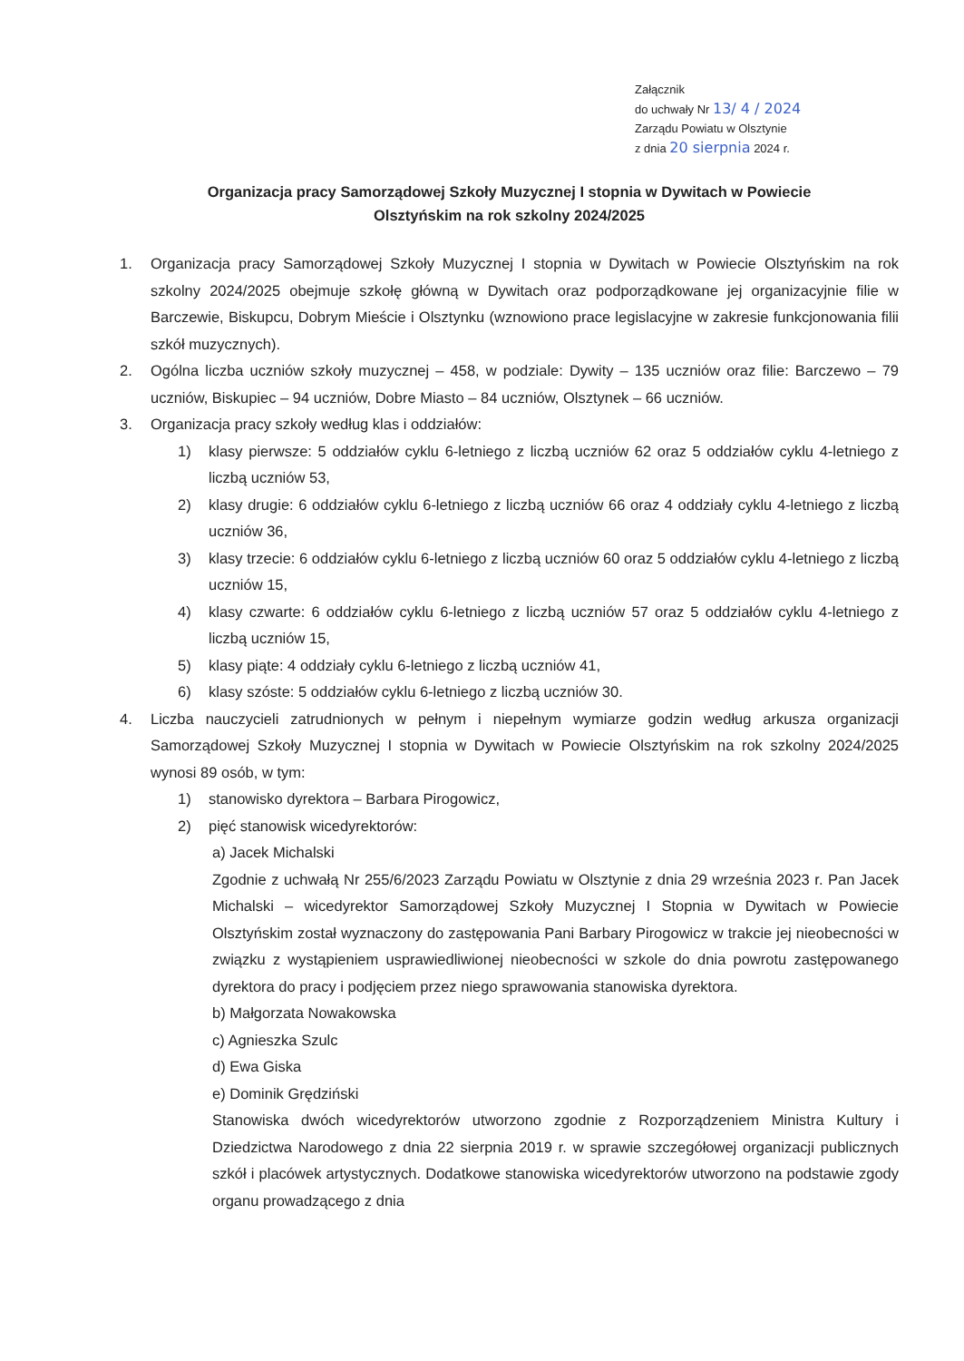Załącznik
do uchwały Nr 13/ 4 / 2024
Zarządu Powiatu w Olsztynie
z dnia 20 sierpnia 2024 r.
Organizacja pracy Samorządowej Szkoły Muzycznej I stopnia w Dywitach w Powiecie
Olsztyńskim na rok szkolny 2024/2025
1. Organizacja pracy Samorządowej Szkoły Muzycznej I stopnia w Dywitach w Powiecie Olsztyńskim na rok szkolny 2024/2025 obejmuje szkołę główną w Dywitach oraz podporządkowane jej organizacyjnie filie w Barczewie, Biskupcu, Dobrym Mieście i Olsztynku (wznowiono prace legislacyjne w zakresie funkcjonowania filii szkół muzycznych).
2. Ogólna liczba uczniów szkoły muzycznej – 458, w podziale: Dywity – 135 uczniów oraz filie: Barczewo – 79 uczniów, Biskupiec – 94 uczniów, Dobre Miasto – 84 uczniów, Olsztynek – 66 uczniów.
3. Organizacja pracy szkoły według klas i oddziałów:
1) klasy pierwsze: 5 oddziałów cyklu 6-letniego z liczbą uczniów 62 oraz 5 oddziałów cyklu 4-letniego z liczbą uczniów 53,
2) klasy drugie: 6 oddziałów cyklu 6-letniego z liczbą uczniów 66 oraz 4 oddziały cyklu 4-letniego z liczbą uczniów 36,
3) klasy trzecie: 6 oddziałów cyklu 6-letniego z liczbą uczniów 60 oraz 5 oddziałów cyklu 4-letniego z liczbą uczniów 15,
4) klasy czwarte: 6 oddziałów cyklu 6-letniego z liczbą uczniów 57 oraz 5 oddziałów cyklu 4-letniego z liczbą uczniów 15,
5) klasy piąte: 4 oddziały cyklu 6-letniego z liczbą uczniów 41,
6) klasy szóste: 5 oddziałów cyklu 6-letniego z liczbą uczniów 30.
4. Liczba nauczycieli zatrudnionych w pełnym i niepełnym wymiarze godzin według arkusza organizacji Samorządowej Szkoły Muzycznej I stopnia w Dywitach w Powiecie Olsztyńskim na rok szkolny 2024/2025 wynosi 89 osób, w tym:
1) stanowisko dyrektora – Barbara Pirogowicz,
2) pięć stanowisk wicedyrektorów:
a) Jacek Michalski
Zgodnie z uchwałą Nr 255/6/2023 Zarządu Powiatu w Olsztynie z dnia 29 września 2023 r. Pan Jacek Michalski – wicedyrektor Samorządowej Szkoły Muzycznej I Stopnia w Dywitach w Powiecie Olsztyńskim został wyznaczony do zastępowania Pani Barbary Pirogowicz w trakcie jej nieobecności w związku z wystąpieniem usprawiedliwionej nieobecności w szkole do dnia powrotu zastępowanego dyrektora do pracy i podjęciem przez niego sprawowania stanowiska dyrektora.
b) Małgorzata Nowakowska
c) Agnieszka Szulc
d) Ewa Giska
e) Dominik Grędziński
Stanowiska dwóch wicedyrektorów utworzono zgodnie z Rozporządzeniem Ministra Kultury i Dziedzictwa Narodowego z dnia 22 sierpnia 2019 r. w sprawie szczegółowej organizacji publicznych szkół i placówek artystycznych. Dodatkowe stanowiska wicedyrektorów utworzono na podstawie zgody organu prowadzącego z dnia